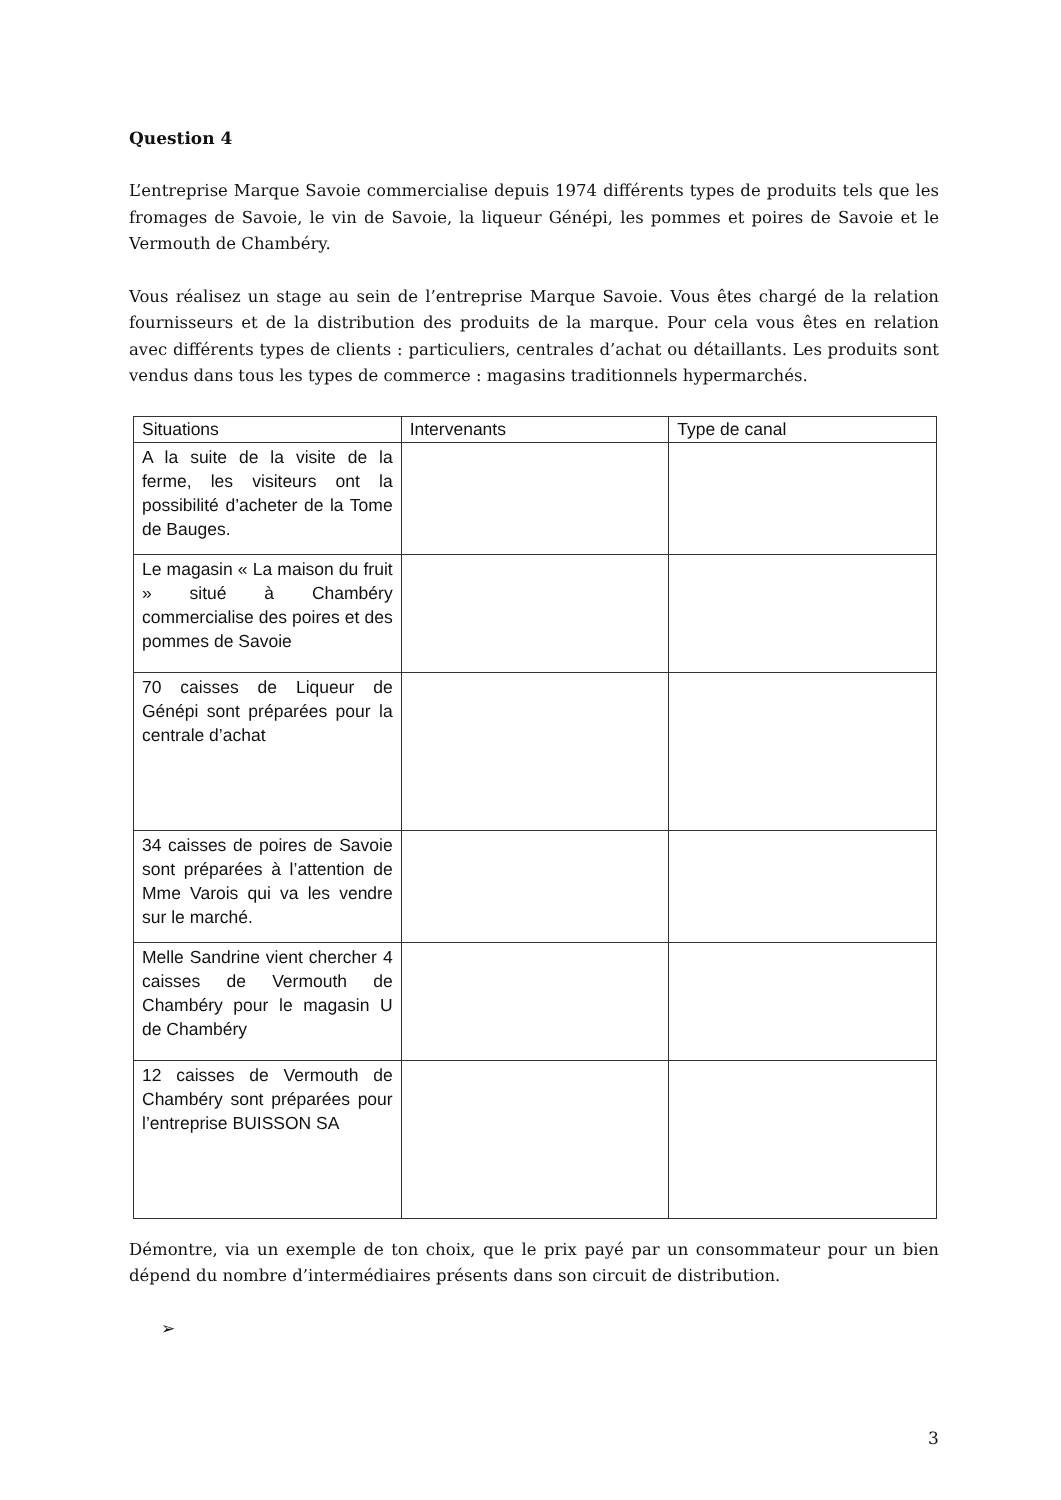Question 4
L’entreprise Marque Savoie commercialise depuis 1974 différents types de produits tels que les fromages de Savoie, le vin de Savoie, la liqueur Génépi, les pommes et poires de Savoie et le Vermouth de Chambéry.
Vous réalisez un stage au sein de l’entreprise Marque Savoie. Vous êtes chargé de la relation fournisseurs et de la distribution des produits de la marque. Pour cela vous êtes en relation avec différents types de clients : particuliers, centrales d’achat ou détaillants. Les produits sont vendus dans tous les types de commerce : magasins traditionnels hypermarchés.
| Situations | Intervenants | Type de canal |
| --- | --- | --- |
| A la suite de la visite de la ferme, les visiteurs ont la possibilité d’acheter de la Tome de Bauges. | | |
| Le magasin « La maison du fruit » situé à Chambéry commercialise des poires et des pommes de Savoie | | |
| 70 caisses de Liqueur de Génépi sont préparées pour la centrale d’achat | | |
| 34 caisses de poires de Savoie sont préparées à l’attention de Mme Varois qui va les vendre sur le marché. | | |
| Melle Sandrine vient chercher 4 caisses de Vermouth de Chambéry pour le magasin U de Chambéry | | |
| 12 caisses de Vermouth de Chambéry sont préparées pour l’entreprise BUISSON SA | | |
Démontre, via un exemple de ton choix, que le prix payé par un consommateur pour un bien dépend du nombre d’intermédiaires présents dans son circuit de distribution.
➢
3